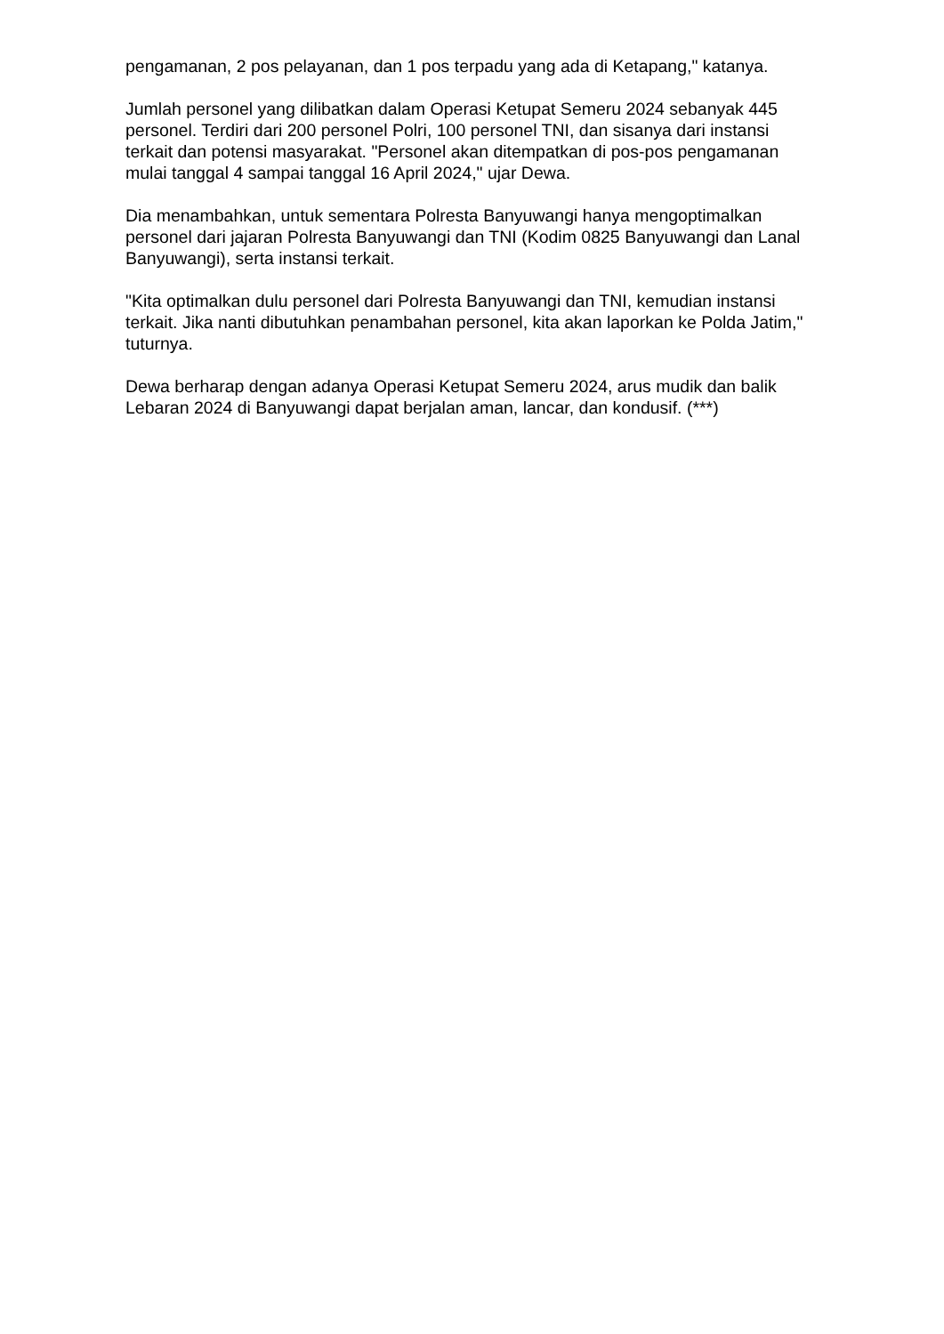pengamanan, 2 pos pelayanan, dan 1 pos terpadu yang ada di Ketapang," katanya.
Jumlah personel yang dilibatkan dalam Operasi Ketupat Semeru 2024 sebanyak 445 personel. Terdiri dari 200 personel Polri, 100 personel TNI, dan sisanya dari instansi terkait dan potensi masyarakat. "Personel akan ditempatkan di pos-pos pengamanan mulai tanggal 4 sampai tanggal 16 April 2024," ujar Dewa.
Dia menambahkan, untuk sementara Polresta Banyuwangi hanya mengoptimalkan personel dari jajaran Polresta Banyuwangi dan TNI (Kodim 0825 Banyuwangi dan Lanal Banyuwangi), serta instansi terkait.
"Kita optimalkan dulu personel dari Polresta Banyuwangi dan TNI, kemudian instansi terkait. Jika nanti dibutuhkan penambahan personel, kita akan laporkan ke Polda Jatim," tuturnya.
Dewa berharap dengan adanya Operasi Ketupat Semeru 2024, arus mudik dan balik Lebaran 2024 di Banyuwangi dapat berjalan aman, lancar, dan kondusif. (***)